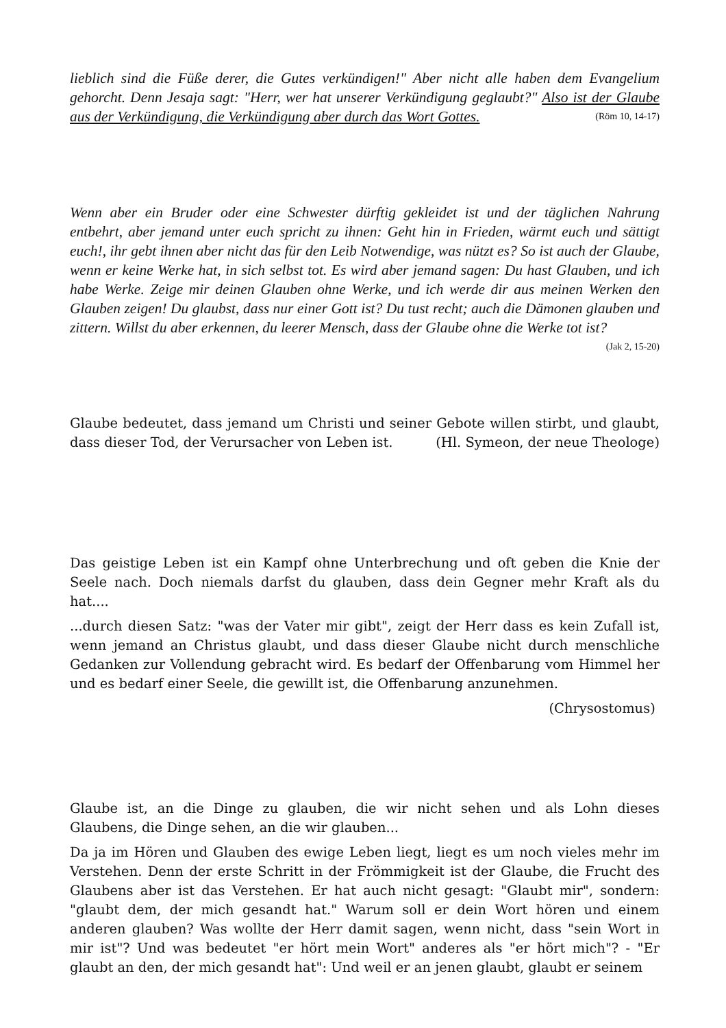lieblich sind die Füße derer, die Gutes verkündigen!" Aber nicht alle haben dem Evangelium gehorcht. Denn Jesaja sagt: "Herr, wer hat unserer Verkündigung geglaubt?" Also ist der Glaube aus der Verkündigung, die Verkündigung aber durch das Wort Gottes. (Röm 10, 14-17)
Wenn aber ein Bruder oder eine Schwester dürftig gekleidet ist und der täglichen Nahrung entbehrt, aber jemand unter euch spricht zu ihnen: Geht hin in Frieden, wärmt euch und sättigt euch!, ihr gebt ihnen aber nicht das für den Leib Notwendige, was nützt es? So ist auch der Glaube, wenn er keine Werke hat, in sich selbst tot. Es wird aber jemand sagen: Du hast Glauben, und ich habe Werke. Zeige mir deinen Glauben ohne Werke, und ich werde dir aus meinen Werken den Glauben zeigen! Du glaubst, dass nur einer Gott ist? Du tust recht; auch die Dämonen glauben und zittern. Willst du aber erkennen, du leerer Mensch, dass der Glaube ohne die Werke tot ist? (Jak 2, 15-20)
Glaube bedeutet, dass jemand um Christi und seiner Gebote willen stirbt, und glaubt, dass dieser Tod, der Verursacher von Leben ist. (Hl. Symeon, der neue Theologe)
Das geistige Leben ist ein Kampf ohne Unterbrechung und oft geben die Knie der Seele nach. Doch niemals darfst du glauben, dass dein Gegner mehr Kraft als du hat....
...durch diesen Satz: "was der Vater mir gibt", zeigt der Herr dass es kein Zufall ist, wenn jemand an Christus glaubt, und dass dieser Glaube nicht durch menschliche Gedanken zur Vollendung gebracht wird. Es bedarf der Offenbarung vom Himmel her und es bedarf einer Seele, die gewillt ist, die Offenbarung anzunehmen.
(Chrysostomus)
Glaube ist, an die Dinge zu glauben, die wir nicht sehen und als Lohn dieses Glaubens, die Dinge sehen, an die wir glauben...
Da ja im Hören und Glauben des ewige Leben liegt, liegt es um noch vieles mehr im Verstehen. Denn der erste Schritt in der Frömmigkeit ist der Glaube, die Frucht des Glaubens aber ist das Verstehen. Er hat auch nicht gesagt: "Glaubt mir", sondern: "glaubt dem, der mich gesandt hat." Warum soll er dein Wort hören und einem anderen glauben? Was wollte der Herr damit sagen, wenn nicht, dass "sein Wort in mir ist"? Und was bedeutet "er hört mein Wort" anderes als "er hört mich"? - "Er glaubt an den, der mich gesandt hat": Und weil er an jenen glaubt, glaubt er seinem